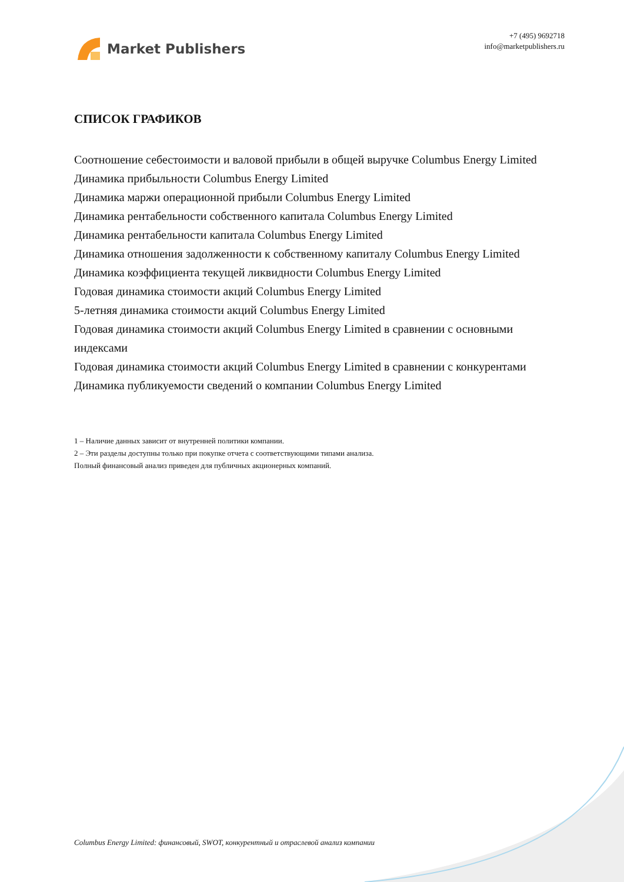Market Publishers
+7 (495) 9692718
info@marketpublishers.ru
СПИСОК ГРАФИКОВ
Соотношение себестоимости и валовой прибыли в общей выручке Columbus Energy Limited
Динамика прибыльности Columbus Energy Limited
Динамика маржи операционной прибыли Columbus Energy Limited
Динамика рентабельности собственного капитала Columbus Energy Limited
Динамика рентабельности капитала Columbus Energy Limited
Динамика отношения задолженности к собственному капиталу Columbus Energy Limited
Динамика коэффициента текущей ликвидности Columbus Energy Limited
Годовая динамика стоимости акций Columbus Energy Limited
5-летняя динамика стоимости акций Columbus Energy Limited
Годовая динамика стоимости акций Columbus Energy Limited в сравнении с основными индексами
Годовая динамика стоимости акций Columbus Energy Limited в сравнении с конкурентами
Динамика публикуемости сведений о компании Columbus Energy Limited
1 – Наличие данных зависит от внутренней политики компании.
2 – Эти разделы доступны только при покупке отчета с соответствующими типами анализа.
Полный финансовый анализ приведен для публичных акционерных компаний.
Columbus Energy Limited: финансовый, SWOT, конкурентный и отраслевой анализ компании